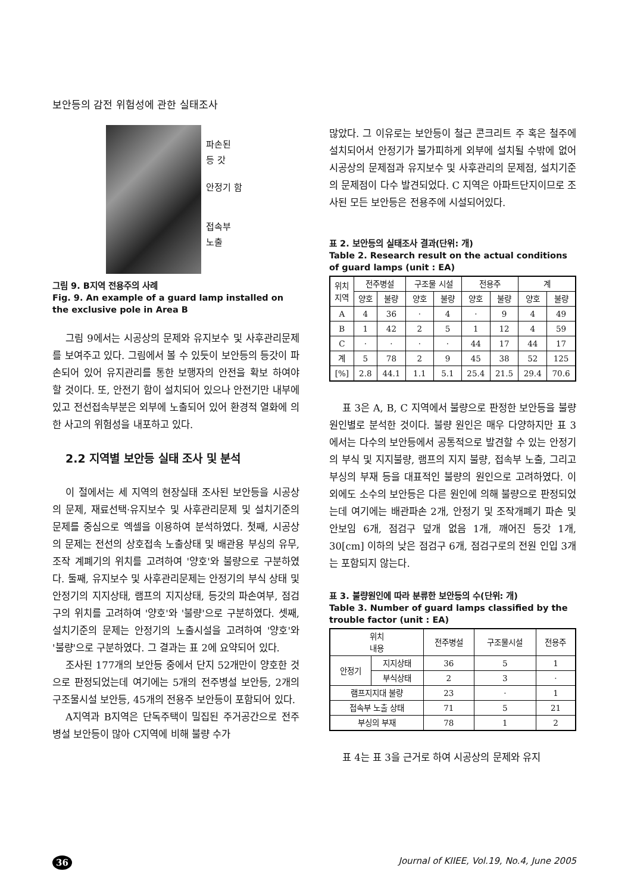보안등의 감전 위험성에 관한 실태조사
파손된
등 갓
안정기 함
접속부
노출
그림 9. B지역 전용주의 사례
Fig. 9. An example of a guard lamp installed on the exclusive pole in Area B
그림 9에서는 시공상의 문제와 유지보수 및 사후관리문제를 보여주고 있다. 그림에서 볼 수 있듯이 보안등의 등갓이 파손되어 있어 유지관리를 통한 보행자의 안전을 확보 하여야 할 것이다. 또, 안전기 함이 설치되어 있으나 안전기만 내부에 있고 전선접속부분은 외부에 노출되어 있어 환경적 열화에 의한 사고의 위험성을 내포하고 있다.
2.2 지역별 보안등 실태 조사 및 분석
이 절에서는 세 지역의 현장실태 조사된 보안등을 시공상의 문제, 재료선택·유지보수 및 사후관리문제 및 설치기준의 문제를 중심으로 엑셀을 이용하여 분석하였다. 첫째, 시공상의 문제는 전선의 상호접속 노출상태 및 배관용 부싱의 유무, 조작 계폐기의 위치를 고려하여 '양호'와 불량으로 구분하였다. 둘째, 유지보수 및 사후관리문제는 안정기의 부식 상태 및 안정기의 지지상태, 램프의 지지상태, 등갓의 파손여부, 점검구의 위치를 고려하여 '양호'와 '불량'으로 구분하였다. 셋째, 설치기준의 문제는 안정기의 노출시설을 고려하여 '양호'와 '불량'으로 구분하였다. 그 결과는 표 2에 요약되어 있다.
조사된 177개의 보안등 중에서 단지 52개만이 양호한 것으로 판정되었는데 여기에는 5개의 전주병설 보안등, 2개의 구조물시설 보안등, 45개의 전용주 보안등이 포함되어 있다.
A지역과 B지역은 단독주택이 밀집된 주거공간으로 전주병설 보안등이 많아 C지역에 비해 불량 수가
많았다. 그 이유로는 보안등이 철근 콘크리트 주 혹은 철주에 설치되어서 안정기가 불가피하게 외부에 설치될 수밖에 없어 시공상의 문제점과 유지보수 및 사후관리의 문제점, 설치기준의 문제점이 다수 발견되었다. C 지역은 아파트단지이므로 조사된 모든 보안등은 전용주에 시설되어있다.
표 2. 보안등의 실태조사 결과(단위: 개)
Table 2. Research result on the actual conditions of guard lamps (unit : EA)
| 위치 지역 | 전주병설 | | 구조물 시설 | | 전용주 | | 계 | |
| --- | --- | --- | --- | --- | --- | --- | --- | --- |
| | 양호 | 불량 | 양호 | 불량 | 양호 | 불량 | 양호 | 불량 |
| A | 4 | 36 | · | 4 | · | 9 | 4 | 49 |
| B | 1 | 42 | 2 | 5 | 1 | 12 | 4 | 59 |
| C | · | · | · | · | 44 | 17 | 44 | 17 |
| 계 | 5 | 78 | 2 | 9 | 45 | 38 | 52 | 125 |
| [%] | 2.8 | 44.1 | 1.1 | 5.1 | 25.4 | 21.5 | 29.4 | 70.6 |
표 3은 A, B, C 지역에서 불량으로 판정한 보안등을 불량 원인별로 분석한 것이다. 불량 원인은 매우 다양하지만 표 3에서는 다수의 보안등에서 공통적으로 발견할 수 있는 안정기의 부식 및 지지불량, 램프의 지지 불량, 접속부 노출, 그리고 부싱의 부재 등을 대표적인 불량의 원인으로 고려하였다. 이 외에도 소수의 보안등은 다른 원인에 의해 불량으로 판정되었는데 여기에는 배관파손 2개, 안정기 및 조작개폐기 파손 및 안보임 6개, 점검구 덮개 없음 1개, 깨어진 등갓 1개, 30[cm] 이하의 낮은 점검구 6개, 점검구로의 전원 인입 3개는 포함되지 않는다.
표 3. 불량원인에 따라 분류한 보안등의 수(단위: 개)
Table 3. Number of guard lamps classified by the trouble factor (unit : EA)
| 위치 내용 | | 전주병설 | 구조물시설 | 전용주 |
| --- | --- | --- | --- | --- |
| 안정기 | 지지상태 | 36 | 5 | 1 |
| | 부식상태 | 2 | 3 | · |
| 램프지지대 불량 | | 23 | · | 1 |
| 접속부 노출 상태 | | 71 | 5 | 21 |
| 부싱의 부재 | | 78 | 1 | 2 |
표 4는 표 3을 근거로 하여 시공상의 문제와 유지
36 Journal of KIIEE, Vol.19, No.4, June 2005